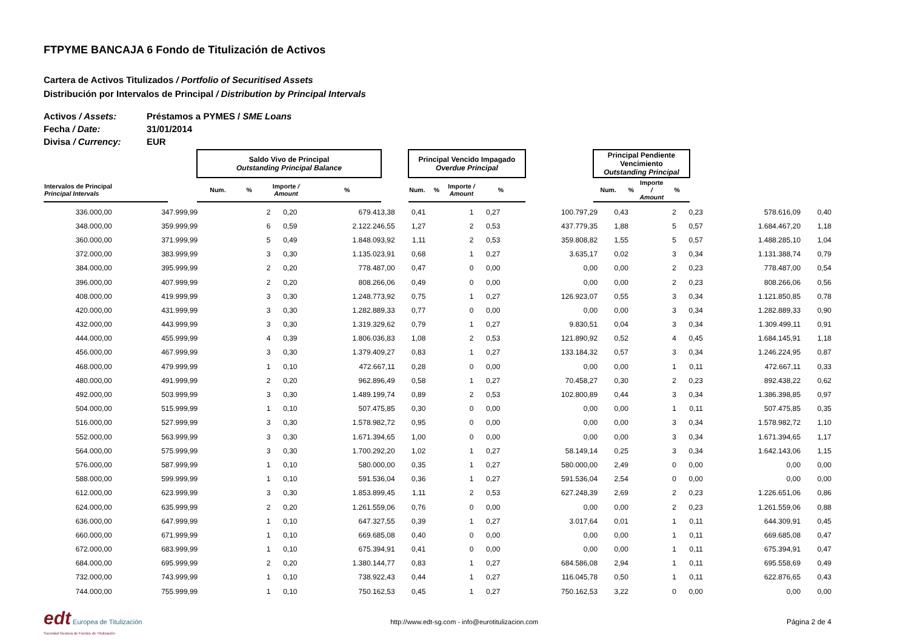FTPYME BANCAJA 6 Fondo de Titulización de Activos
Cartera de Activos Titulizados / Portfolio of Securitised Assets
Distribución por Intervalos de Principal / Distribution by Principal Intervals
Activos / Assets: Préstamos a PYMES / SME Loans
Fecha / Date: 31/01/2014
Divisa / Currency: EUR
| | | Saldo Vivo de Principal Outstanding Principal Balance | | | | | Principal Vencido Impagado Overdue Principal | | | | | Principal Pendiente Vencimiento Outstanding Principal | | | |
| --- | --- | --- | --- | --- | --- | --- | --- | --- | --- | --- | --- | --- | --- | --- | --- |
| Intervalos de Principal Principal Intervals | | Num. | % | Importe / Amount | % | | Num. | % | Importe / Amount | % | | Num. | % | Importe / Amount | % |
| 336.000,00 | 347.999,99 | 2 | 0,20 | 679.413,38 | 0,41 | 1 | 0,27 | 100.797,29 | 0,43 | 2 | 0,23 | 578.616,09 | 0,40 |
| 348.000,00 | 359.999,99 | 6 | 0,59 | 2.122.246,55 | 1,27 | 2 | 0,53 | 437.779,35 | 1,88 | 5 | 0,57 | 1.684.467,20 | 1,18 |
| 360.000,00 | 371.999,99 | 5 | 0,49 | 1.848.093,92 | 1,11 | 2 | 0,53 | 359.808,82 | 1,55 | 5 | 0,57 | 1.488.285,10 | 1,04 |
| 372.000,00 | 383.999,99 | 3 | 0,30 | 1.135.023,91 | 0,68 | 1 | 0,27 | 3.635,17 | 0,02 | 3 | 0,34 | 1.131.388,74 | 0,79 |
| 384.000,00 | 395.999,99 | 2 | 0,20 | 778.487,00 | 0,47 | 0 | 0,00 | 0,00 | 0,00 | 2 | 0,23 | 778.487,00 | 0,54 |
| 396.000,00 | 407.999,99 | 2 | 0,20 | 808.266,06 | 0,49 | 0 | 0,00 | 0,00 | 0,00 | 2 | 0,23 | 808.266,06 | 0,56 |
| 408.000,00 | 419.999,99 | 3 | 0,30 | 1.248.773,92 | 0,75 | 1 | 0,27 | 126.923,07 | 0,55 | 3 | 0,34 | 1.121.850,85 | 0,78 |
| 420.000,00 | 431.999,99 | 3 | 0,30 | 1.282.889,33 | 0,77 | 0 | 0,00 | 0,00 | 0,00 | 3 | 0,34 | 1.282.889,33 | 0,90 |
| 432.000,00 | 443.999,99 | 3 | 0,30 | 1.319.329,62 | 0,79 | 1 | 0,27 | 9.830,51 | 0,04 | 3 | 0,34 | 1.309.499,11 | 0,91 |
| 444.000,00 | 455.999,99 | 4 | 0,39 | 1.806.036,83 | 1,08 | 2 | 0,53 | 121.890,92 | 0,52 | 4 | 0,45 | 1.684.145,91 | 1,18 |
| 456.000,00 | 467.999,99 | 3 | 0,30 | 1.379.409,27 | 0,83 | 1 | 0,27 | 133.184,32 | 0,57 | 3 | 0,34 | 1.246.224,95 | 0,87 |
| 468.000,00 | 479.999,99 | 1 | 0,10 | 472.667,11 | 0,28 | 0 | 0,00 | 0,00 | 0,00 | 1 | 0,11 | 472.667,11 | 0,33 |
| 480.000,00 | 491.999,99 | 2 | 0,20 | 962.896,49 | 0,58 | 1 | 0,27 | 70.458,27 | 0,30 | 2 | 0,23 | 892.438,22 | 0,62 |
| 492.000,00 | 503.999,99 | 3 | 0,30 | 1.489.199,74 | 0,89 | 2 | 0,53 | 102.800,89 | 0,44 | 3 | 0,34 | 1.386.398,85 | 0,97 |
| 504.000,00 | 515.999,99 | 1 | 0,10 | 507.475,85 | 0,30 | 0 | 0,00 | 0,00 | 0,00 | 1 | 0,11 | 507.475,85 | 0,35 |
| 516.000,00 | 527.999,99 | 3 | 0,30 | 1.578.982,72 | 0,95 | 0 | 0,00 | 0,00 | 0,00 | 3 | 0,34 | 1.578.982,72 | 1,10 |
| 552.000,00 | 563.999,99 | 3 | 0,30 | 1.671.394,65 | 1,00 | 0 | 0,00 | 0,00 | 0,00 | 3 | 0,34 | 1.671.394,65 | 1,17 |
| 564.000,00 | 575.999,99 | 3 | 0,30 | 1.700.292,20 | 1,02 | 1 | 0,27 | 58.149,14 | 0,25 | 3 | 0,34 | 1.642.143,06 | 1,15 |
| 576.000,00 | 587.999,99 | 1 | 0,10 | 580.000,00 | 0,35 | 1 | 0,27 | 580.000,00 | 2,49 | 0 | 0,00 | 0,00 | 0,00 |
| 588.000,00 | 599.999,99 | 1 | 0,10 | 591.536,04 | 0,36 | 1 | 0,27 | 591.536,04 | 2,54 | 0 | 0,00 | 0,00 | 0,00 |
| 612.000,00 | 623.999,99 | 3 | 0,30 | 1.853.899,45 | 1,11 | 2 | 0,53 | 627.248,39 | 2,69 | 2 | 0,23 | 1.226.651,06 | 0,86 |
| 624.000,00 | 635.999,99 | 2 | 0,20 | 1.261.559,06 | 0,76 | 0 | 0,00 | 0,00 | 0,00 | 2 | 0,23 | 1.261.559,06 | 0,88 |
| 636.000,00 | 647.999,99 | 1 | 0,10 | 647.327,55 | 0,39 | 1 | 0,27 | 3.017,64 | 0,01 | 1 | 0,11 | 644.309,91 | 0,45 |
| 660.000,00 | 671.999,99 | 1 | 0,10 | 669.685,08 | 0,40 | 0 | 0,00 | 0,00 | 0,00 | 1 | 0,11 | 669.685,08 | 0,47 |
| 672.000,00 | 683.999,99 | 1 | 0,10 | 675.394,91 | 0,41 | 0 | 0,00 | 0,00 | 0,00 | 1 | 0,11 | 675.394,91 | 0,47 |
| 684.000,00 | 695.999,99 | 2 | 0,20 | 1.380.144,77 | 0,83 | 1 | 0,27 | 684.586,08 | 2,94 | 1 | 0,11 | 695.558,69 | 0,49 |
| 732.000,00 | 743.999,99 | 1 | 0,10 | 738.922,43 | 0,44 | 1 | 0,27 | 116.045,78 | 0,50 | 1 | 0,11 | 622.876,65 | 0,43 |
| 744.000,00 | 755.999,99 | 1 | 0,10 | 750.162,53 | 0,45 | 1 | 0,27 | 750.162,53 | 3,22 | 0 | 0,00 | 0,00 | 0,00 |
edt Europea de Titulización
Sociedad Gestora de Fondos de Titulización
http://www.edt-sg.com - info@eurotitulizacion.com
Página 2 de 4